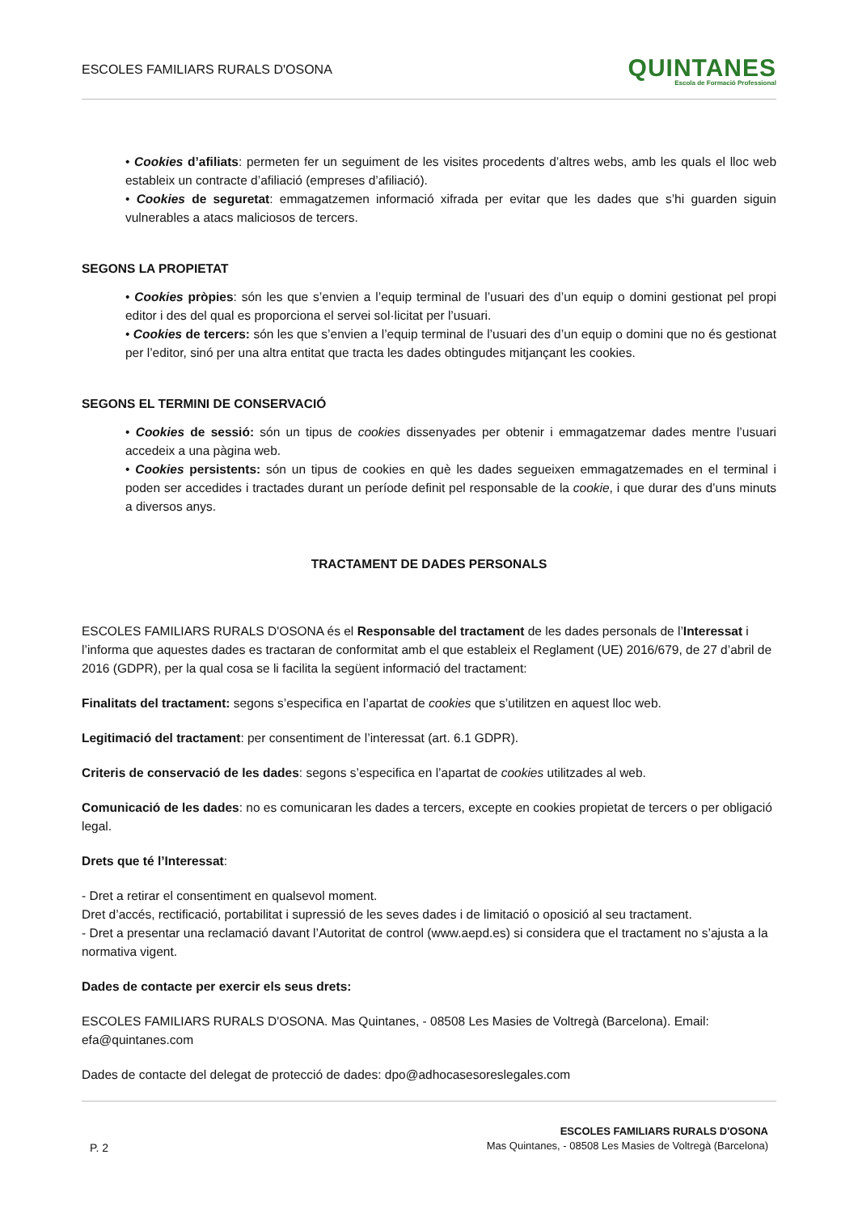ESCOLES FAMILIARS RURALS D'OSONA
QUINTANES
Escola de Formació Professional
• Cookies d’afiliats: permeten fer un seguiment de les visites procedents d’altres webs, amb les quals el lloc web estableix un contracte d’afiliació (empreses d’afiliació).
• Cookies de seguretat: emmagatzemen informació xifrada per evitar que les dades que s’hi guarden siguin vulnerables a atacs maliciosos de tercers.
SEGONS LA PROPIETAT
• Cookies pròpies: són les que s’envien a l’equip terminal de l’usuari des d’un equip o domini gestionat pel propi editor i des del qual es proporciona el servei sol·licitat per l’usuari.
• Cookies de tercers: són les que s’envien a l’equip terminal de l’usuari des d’un equip o domini que no és gestionat per l’editor, sinó per una altra entitat que tracta les dades obtingudes mitjançant les cookies.
SEGONS EL TERMINI DE CONSERVACIÓ
• Cookies de sessió: són un tipus de cookies dissenyades per obtenir i emmagatzemar dades mentre l’usuari accedeix a una pàgina web.
• Cookies persistents: són un tipus de cookies en què les dades segueixen emmagatzemades en el terminal i poden ser accedides i tractades durant un període definit pel responsable de la cookie, i que durar des d’uns minuts a diversos anys.
TRACTAMENT DE DADES PERSONALS
ESCOLES FAMILIARS RURALS D'OSONA és el Responsable del tractament de les dades personals de l’Interessat i l’informa que aquestes dades es tractaran de conformitat amb el que estableix el Reglament (UE) 2016/679, de 27 d’abril de 2016 (GDPR), per la qual cosa se li facilita la següent informació del tractament:
Finalitats del tractament: segons s’especifica en l’apartat de cookies que s’utilitzen en aquest lloc web.
Legitimació del tractament: per consentiment de l’interessat (art. 6.1 GDPR).
Criteris de conservació de les dades: segons s’especifica en l’apartat de cookies utilitzades al web.
Comunicació de les dades: no es comunicaran les dades a tercers, excepte en cookies propietat de tercers o per obligació legal.
Drets que té l’Interessat:
- Dret a retirar el consentiment en qualsevol moment.
Dret d’accés, rectificació, portabilitat i supressió de les seves dades i de limitació o oposició al seu tractament.
- Dret a presentar una reclamació davant l’Autoritat de control (www.aepd.es) si considera que el tractament no s’ajusta a la normativa vigent.
Dades de contacte per exercir els seus drets:
ESCOLES FAMILIARS RURALS D'OSONA. Mas Quintanes, - 08508 Les Masies de Voltregà (Barcelona). Email: efa@quintanes.com
Dades de contacte del delegat de protecció de dades: dpo@adhocasesoreslegales.com
P. 2
ESCOLES FAMILIARS RURALS D'OSONA
Mas Quintanes, - 08508 Les Masies de Voltregà (Barcelona)